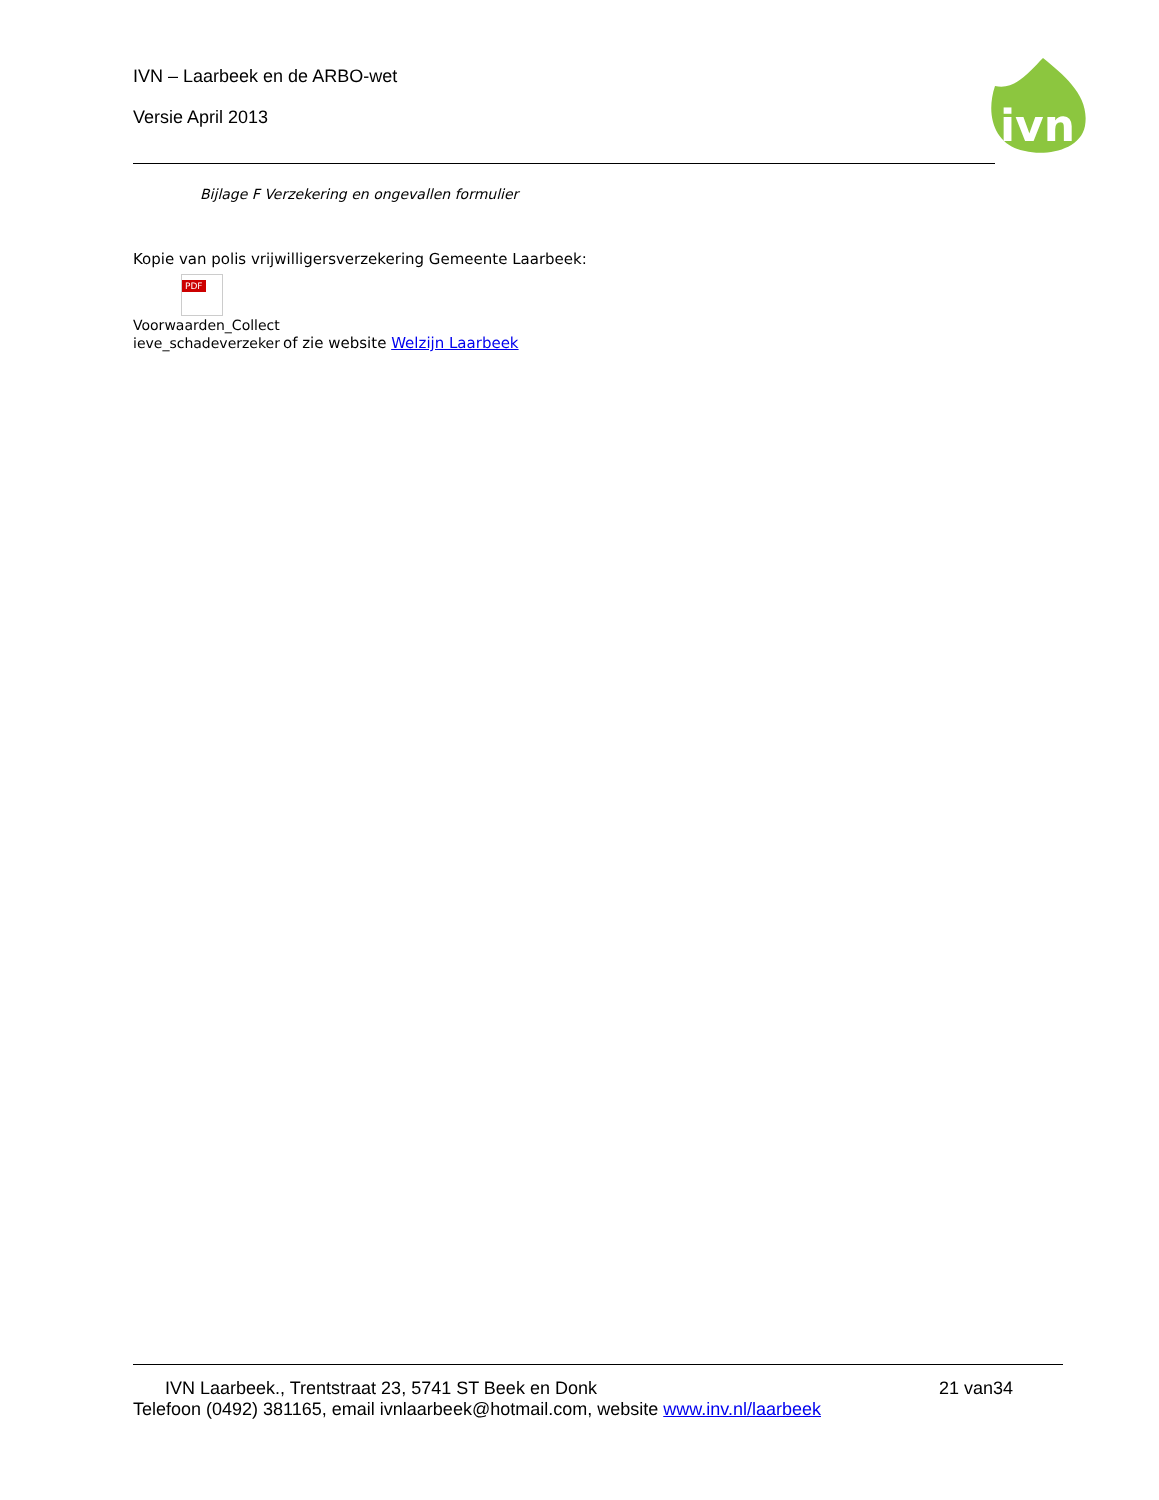IVN – Laarbeek en de ARBO-wet
Versie April 2013
ivn
Bijlage F Verzekering en ongevallen formulier
Kopie van polis vrijwilligersverzekering Gemeente Laarbeek:
PDF
Voorwaarden_Collect ieve_schadeverzeker
of zie website Welzijn Laarbeek
IVN Laarbeek., Trentstraat 23, 5741 ST Beek en Donk 21 van34
Telefoon (0492) 381165, email ivnlaarbeek@hotmail.com, website www.inv.nl/laarbeek